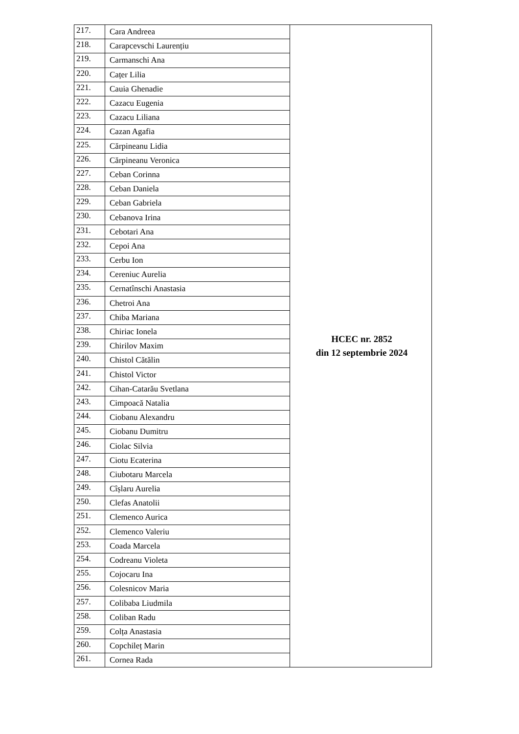| 217. | Cara Andreea | HCEC nr. 2852 din 12 septembrie 2024 |
| 218. | Carapcevschi Laurențiu | |
| 219. | Carmanschi Ana | |
| 220. | Cațer Lilia | |
| 221. | Cauia Ghenadie | |
| 222. | Cazacu Eugenia | |
| 223. | Cazacu Liliana | |
| 224. | Cazan Agafia | |
| 225. | Cărpineanu Lidia | |
| 226. | Cărpineanu Veronica | |
| 227. | Ceban Corinna | |
| 228. | Ceban Daniela | |
| 229. | Ceban Gabriela | |
| 230. | Cebanova Irina | |
| 231. | Cebotari Ana | |
| 232. | Cepoi Ana | |
| 233. | Cerbu Ion | |
| 234. | Cereniuc Aurelia | |
| 235. | Cernatînschi Anastasia | |
| 236. | Chetroi Ana | |
| 237. | Chiba Mariana | |
| 238. | Chiriac Ionela | |
| 239. | Chirilov Maxim | |
| 240. | Chistol Cătălin | |
| 241. | Chistol Victor | |
| 242. | Cihan-Catarău Svetlana | |
| 243. | Cimpoacă Natalia | |
| 244. | Ciobanu Alexandru | |
| 245. | Ciobanu Dumitru | |
| 246. | Ciolac Silvia | |
| 247. | Ciotu Ecaterina | |
| 248. | Ciubotaru Marcela | |
| 249. | Cîșlaru Aurelia | |
| 250. | Clefas Anatolii | |
| 251. | Clemenco Aurica | |
| 252. | Clemenco Valeriu | |
| 253. | Coada Marcela | |
| 254. | Codreanu Violeta | |
| 255. | Cojocaru Ina | |
| 256. | Colesnicov Maria | |
| 257. | Colibaba Liudmila | |
| 258. | Coliban Radu | |
| 259. | Colța Anastasia | |
| 260. | Copchileț Marin | |
| 261. | Cornea Rada | |